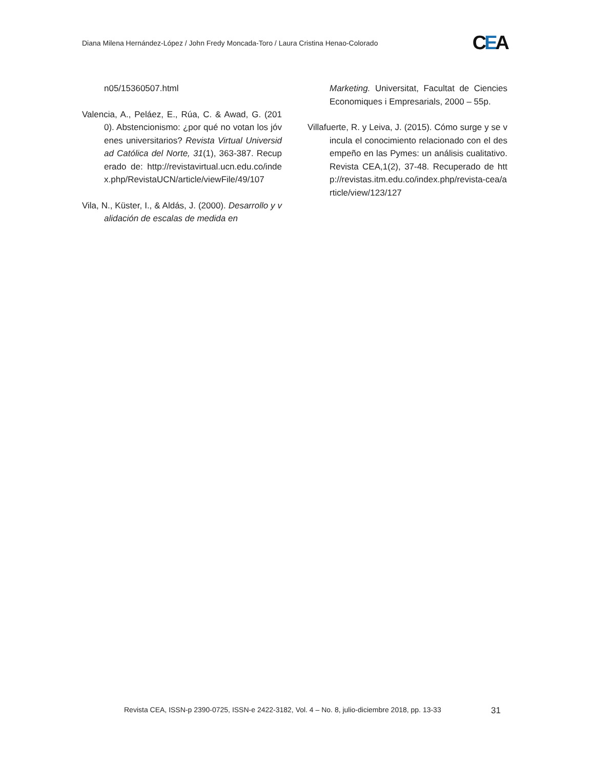Diana Milena Hernández-López / John Fredy Moncada-Toro / Laura Cristina Henao-Colorado CEA
n05/15360507.html
Valencia, A., Peláez, E., Rúa, C. & Awad, G. (2010). Abstencionismo: ¿por qué no votan los jóvenes universitarios? Revista Virtual Universidad Católica del Norte, 31(1), 363-387. Recuperado de: http://revistavirtual.ucn.edu.co/index.php/RevistaUCN/article/viewFile/49/107
Vila, N., Küster, I., & Aldás, J. (2000). Desarrollo y validación de escalas de medida en
Marketing. Universitat, Facultat de Ciencies Economiques i Empresarials, 2000 – 55p.
Villafuerte, R. y Leiva, J. (2015). Cómo surge y se vincula el conocimiento relacionado con el desempeño en las Pymes: un análisis cualitativo. Revista CEA,1(2), 37-48. Recuperado de http://revistas.itm.edu.co/index.php/revista-cea/article/view/123/127
Revista CEA, ISSN-p 2390-0725, ISSN-e 2422-3182, Vol. 4 – No. 8, julio-diciembre 2018, pp. 13-33 31